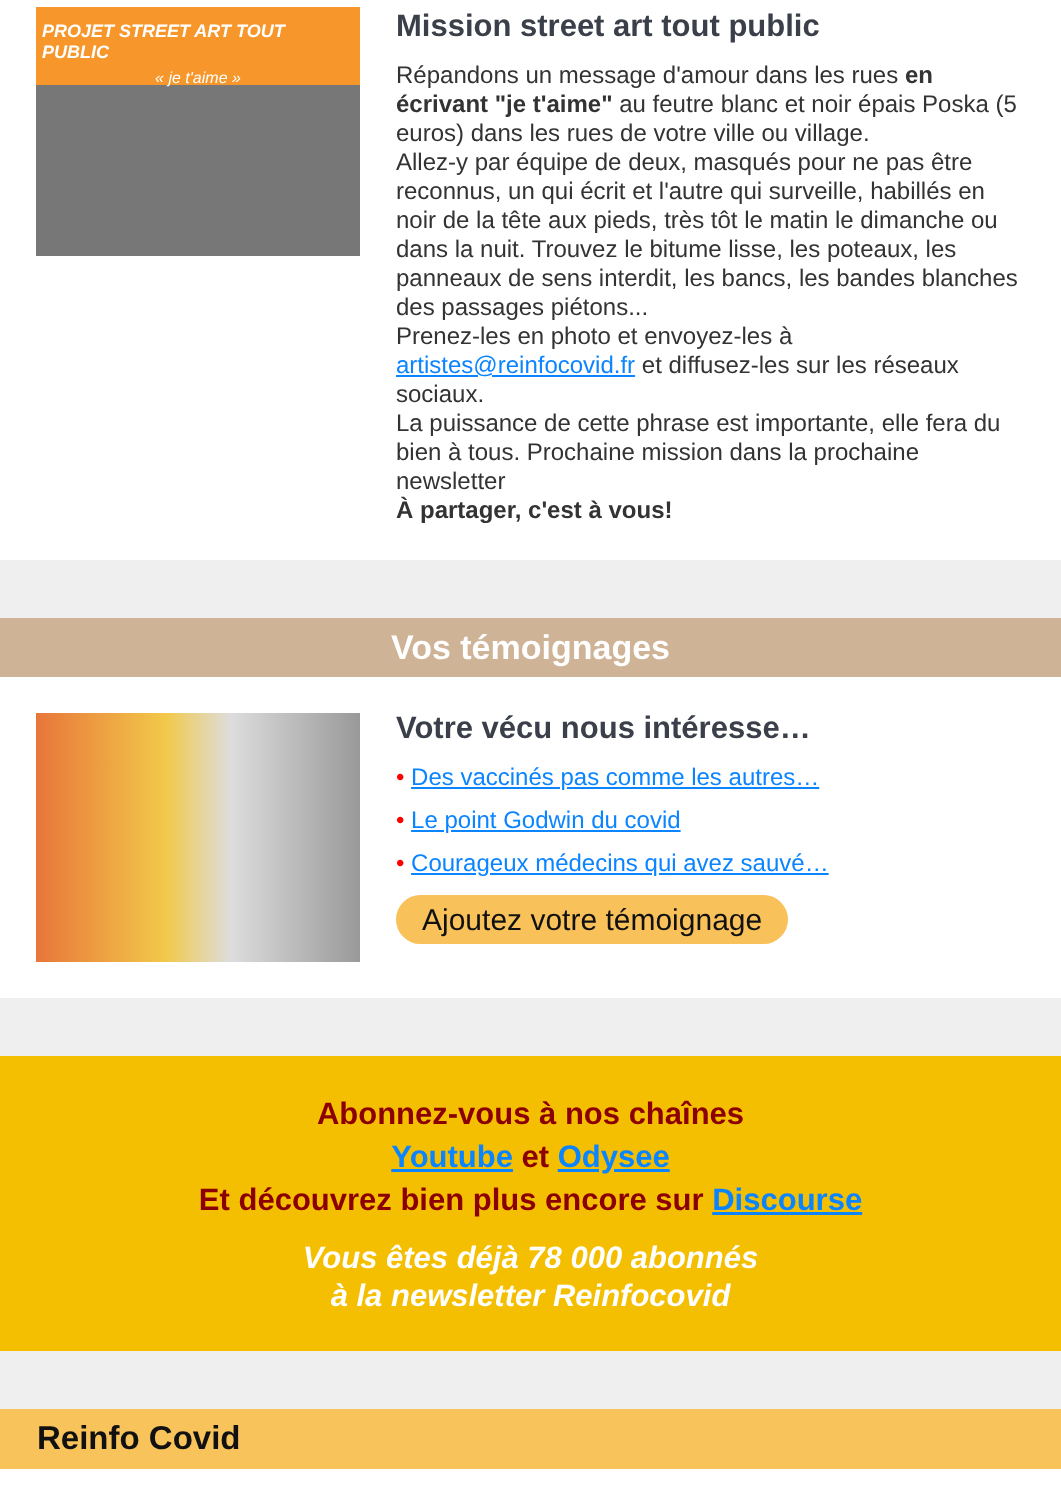PROJET STREET ART TOUT PUBLIC
« je t'aime »
Mission street art tout public
Répandons un message d'amour dans les rues en écrivant "je t'aime" au feutre blanc et noir épais Poska (5 euros) dans les rues de votre ville ou village.
Allez-y par équipe de deux, masqués pour ne pas être reconnus, un qui écrit et l'autre qui surveille, habillés en noir de la tête aux pieds, très tôt le matin le dimanche ou dans la nuit. Trouvez le bitume lisse, les poteaux, les panneaux de sens interdit, les bancs, les bandes blanches des passages piétons...
Prenez-les en photo et envoyez-les à artistes@reinfocovid.fr et diffusez-les sur les réseaux sociaux.
La puissance de cette phrase est importante, elle fera du bien à tous. Prochaine mission dans la prochaine newsletter
À partager, c'est à vous!
Vos témoignages
Votre vécu nous intéresse…
• Des vaccinés pas comme les autres…
• Le point Godwin du covid
• Courageux médecins qui avez sauvé…
Ajoutez votre témoignage
Abonnez-vous à nos chaînes
Youtube et Odysee
Et découvrez bien plus encore sur Discourse
Vous êtes déjà 78 000 abonnés
à la newsletter Reinfocovid
Reinfo Covid